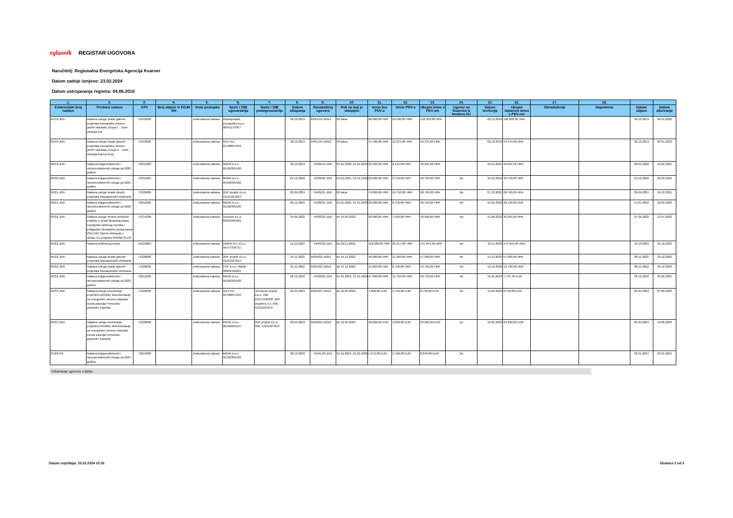eglasnik REGISTAR UGOVORA
Naručitelj: Regionalna Energetska Agencija Kvarner
Datum zadnje izmjene: 23.02.2024
Datum ustrojavanja registra: 04.06.2018
| 1. | 2. | 3. | 4. | 5. | 6. | 7. | 8. | 9. | 10. | 11. | 12. | 13. | 14. | 15. | 16. | 17. | 18. | | |
| --- | --- | --- | --- | --- | --- | --- | --- | --- | --- | --- | --- | --- | --- | --- | --- | --- | --- | --- | --- |
| Evidencijski broj nabave | Predmet nabave | CPV | Broj objave iz EOJN RH | Vrsta postupka | Naziv i OIB ugovaratelja | Naziv i OIB podugovaratelja | Datum sklapanja | Oznaka/broj ugovora | Rok na koji je sklopljen | Iznos bez PDV-a | Iznos PDV-a | Ukupni iznos s PDV-om | Ugovor se financira iz fondova EU | Datum izvršenja | Ukupni isplaćeni iznos s PDV-om | Obrazloženja | Napomena | Datum objave | Datum ažuriranja |
| 01/19-JDN | Nabava usluge izrade glavnih projekata energetske obnove javnih objekata, Grupa I. - Dom zdravlja Krk | 71242000 | | Jednostavna nabava | Rijekaprojekt energetika d.o.o. 96541170357 | | 18.10.2019 | 94/01/19-JDN/1 | 50 dana | 98.000,00 HRK | 24.500,00 HRK | 122.500,00 HRK | | 06.12.2019 | 100.000,00 HRK | | | 30.10.2019 | 09.01.2020 |
| 01/19-JDN | Nabava usluge izrade glavnih projekata energetske obnove javnih objekata, Grupa II. - Dom zdravlja Ravna Gora | 71242000 | | Jednostavna nabava | GPZ d.d. 01788637246 | | 18.10.2019 | 94/01/19-JDN/2 | 50 dana | 47.500,00 HRK | 11.875,00 HRK | 59.375,00 HRK | | 06.12.2019 | 59.375,00 HRK | | | 30.10.2019 | 09.01.2020 |
| 02/19-JDN | Nabava knjigovodstvenih i računovodstvenih usluga za 2020. godinu | 79211000 | | Jednostavna nabava | MIDIA d.o.o. 91592301582 | | 23.12.2019 | 94/02/19-JDN | 01.01.2020.-31.01.2021. | 32.500,00 HRK | 8.125,00 HRK | 40.625,00 HRK | | 29.01.2021 | 40.625,00 HRK | | | 09.01.2020 | 10.02.2021 |
| 02/20-JDN | Nabava knjigovodstvenih i računovodstvenih usluga za 2021. godinu | 79211000 | | Jednostavna nabava | MIDIA d.o.o. 91592301582 | | 21.12.2020 | 94/02/20-JDN | 01.01.2021.-31.01.2022. | 39.000,00 HRK | 9.750,00 HRK | 48.750,00 HRK | Ne | 31.01.2022 | 48.750,00 HRK | | | 24.12.2020 | 02.03.2022 |
| 01/21-JDN | Nabava usluge izrade idejnih projekata fotonaponskih elektrana | 71320000 | | Jednostavna nabava | 2DP projekt d.o.o. 41191327819 | | 20.09.2021 | 94/01/21-JDN | 90 dana | 79.000,00 HRK | 19.750,00 HRK | 98.750,00 HRK | Ne | 07.12.2021 | 98.750,00 HRK | | | 29.09.2021 | 24.12.2021 |
| 03/21-JDN | Nabava knjigovodstvenih i računovodstvenih usluga za 2022. godinu | 79211000 | | Jednostavna nabava | MIDIA d.o.o. 91592301582 | | 23.12.2021 | 94/03/21-JDN | 01.01.2022.-31.01.2023. | 39.000,00 HRK | 9.750,00 HRK | 48.750,00 HRK | Ne | 31.01.2023 | 48.750,00 HRK | | | 14.01.2022 | 22.02.2023 |
| 03/22-JDN | Nabava usluge stručno-tehničke podrške u izradi Akcijskog plana energetski održivog razvitka i prilagodbe klimatskim promjenama (SECAP) Općine Mrkopalj u sklopu EU projekta PRISMI PLUS | 71314300 | | Jednostavna nabava | Sensum d.o.o. 83240465383 | | 24.05.2022 | 94/03/22-JDN | do 24.06.2022. | 29.000,00 HRK | 7.250,00 HRK | 36.250,00 HRK | Da | 21.06.2022 | 36.250,00 HRK | | | 27.05.2022 | 12.07.2022 |
| 04/22-JDN | Nabava službenog vozila | 34110000 | | Jednostavna nabava | ADRIA P.A. d.o.o. 58757250711 | | 11.10.2022 | 94/04/22-JDN | do 30.11.2022. | 118.328,00 HRK | 29.317,00 HRK | 147.645,00 HRK | Ne | 23.11.2022 | 147.645,00 HRK | | | 19.10.2022 | 05.12.2022 |
| 05/22-JDN | Nabava usluga izrade glavnih projekata fotonaponskih elektrana | 71320000 | | Jednostavna nabava | 2DP projekt d.o.o. 41191327819 | | 04.11.2022 | 94/05/22-JDN/1 | do 14.12.2022. | 46.000,00 HRK | 11.500,00 HRK | 57.500,00 HRK | Ne | 14.12.2022 | 57.500,00 HRK | | | 08.11.2022 | 23.12.2022 |
| 05/22-JDN | Nabava usluga izrade glavnih projekata fotonaponskih elektrana | 71320000 | | Jednostavna nabava | ESP d.o.o. Rijeka 99891593001 | | 04.11.2022 | 94/05/22-JDN/2 | do 14.12.2022. | 11.000,00 HRK | 2.750,00 HRK | 13.750,00 HRK | Ne | 12.12.2022 | 13.750,00 HRK | | | 08.11.2022 | 23.12.2022 |
| 02/22-JDN | Nabava knjigovodstvenih i računovodstvenih usluga za 2023. godinu | 79211000 | | Jednostavna nabava | MIDIA d.o.o. 91592301582 | | 22.12.2022 | 94/02/22-JDN | 01.01.2023.-31.01.2024. | 47.000,00 HRK | 11.750,00 HRK | 58.750,00 HRK | Ne | 31.01.2024 | 7.797,40 EUR | | | 23.12.2022 | 23.02.2024 |
| 02/23-JDN | Nabava usluge noveliranja projektno-tehničke dokumentacije za energetsku obnovu objekata Doma zdravlja Primorsko-goranske županije | 71320000 | | Jednostavna nabava | GPZ d.d. 01788637246 | Termozop projekt d.o.o. OIB: 21557490399; 2DP projekt d.o.o. OIB: 41191327819 | 26.04.2023 | 94/02/23-JDN/1 | do 10.05.2023. | 7.000,00 EUR | 1.750,00 EUR | 8.750,00 EUR | Ne | 10.05.2023 | 8.750,00 EUR | | | 05.05.2023 | 07.06.2023 |
| 02/23-JDN | Nabava usluge noveliranja projektno-tehničke dokumentacije za energetsku obnovu objekata Doma zdravlja Primorsko-goranske županije | 71320000 | | Jednostavna nabava | PRAG d.o.o. 92192094115 | 2DP projekt d.o.o. OIB: 41191327819 | 26.04.2023 | 94/02/23-JDN/2 | do 10.05.2023. | 18.600,00 EUR | 4.650,00 EUR | 23.250,00 EUR | Ne | 10.05.2023 | 23.250,00 EUR | | | 05.05.2023 | 19.06.2023 |
| 01/23-VN | Nabava knjigovodstvenih i računovodstvenih usluga za 2024. godinu | 79211000 | | Jednostavna nabava | MIDIA d.o.o. 91592301582 | | 28.12.2023 | 94/01-23-JDN | 01.01.2024.-31.01.2025. | 7.072,00 EUR | 1.768,00 EUR | 8.840,00 EUR | Ne | | | | | 03.01.2024 | 03.01.2024 |
*Ažuriranje ugovora u tijeku.
Datum izvještaja: 23.02.2024 10:32 Stranica 2 od 3